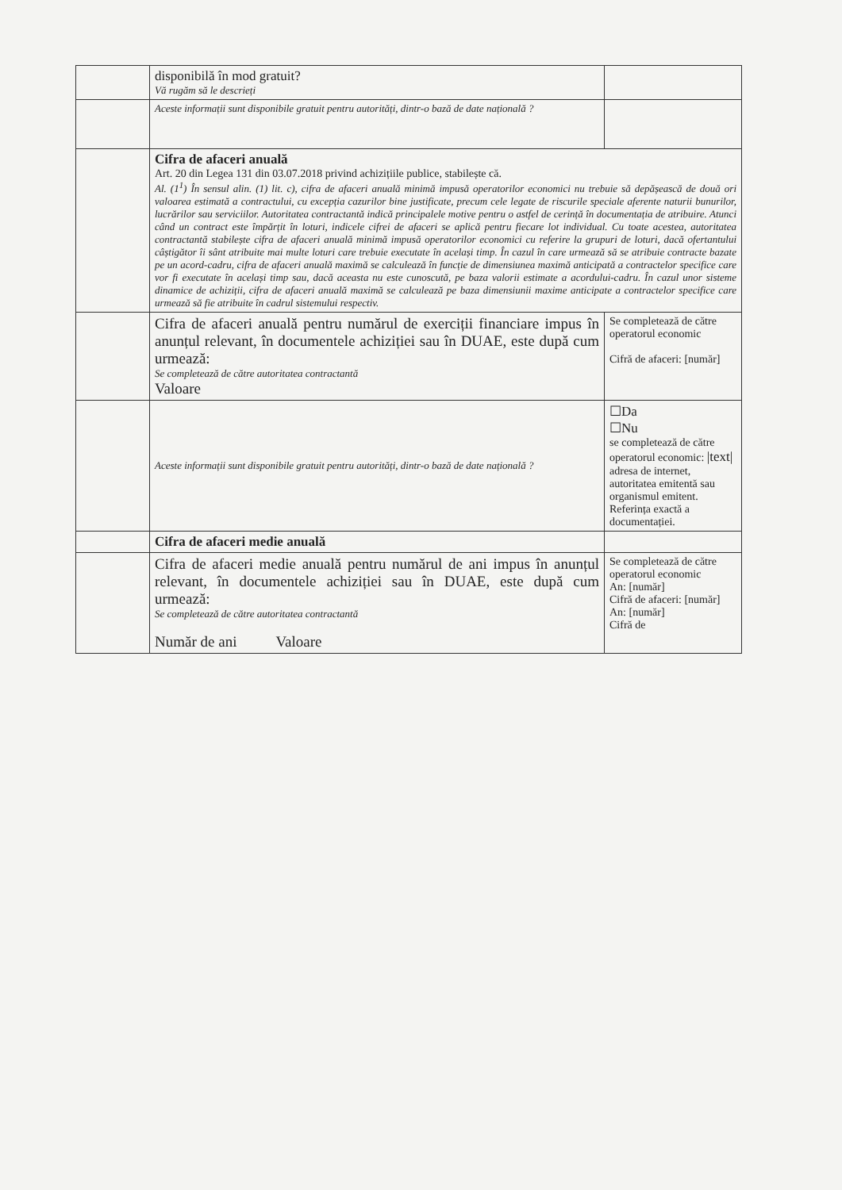| | disponibilă în mod gratuit? Vă rugăm să le descrieți | |
| | Aceste informații sunt disponibile gratuit pentru autorități, dintr-o bază de date națională ? | |
| | Cifra de afaceri anuală Art. 20 din Legea 131 din 03.07.2018 privind achizițiile publice, stabilește că. Al. (1<sup>1</sup>) În sensul alin. (1) lit. c), cifra de afaceri anuală minimă impusă operatorilor economici nu trebuie să depășească de două ori valoarea estimată a contractului, cu excepția cazurilor bine justificate, precum cele legate de riscurile speciale aferente naturii bunurilor, lucrărilor sau serviciilor. Autoritatea contractantă indică principalele motive pentru o astfel de cerință în documentația de atribuire. Atunci când un contract este împărțit în loturi, indicele cifrei de afaceri se aplică pentru fiecare lot individual. Cu toate acestea, autoritatea contractantă stabilește cifra de afaceri anuală minimă impusă operatorilor economici cu referire la grupuri de loturi, dacă ofertantului câștigător îi sânt atribuite mai multe loturi care trebuie executate în același timp. În cazul în care urmează să se atribuie contracte bazate pe un acord-cadru, cifra de afaceri anuală maximă se calculează în funcție de dimensiunea maximă anticipată a contractelor specifice care vor fi executate în același timp sau, dacă aceasta nu este cunoscută, pe baza valorii estimate a acordului-cadru. În cazul unor sisteme dinamice de achiziții, cifra de afaceri anuală maximă se calculează pe baza dimensiunii maxime anticipate a contractelor specifice care urmează să fie atribuite în cadrul sistemului respectiv. | |
| | Cifra de afaceri anuală pentru numărul de exerciții financiare impus în anunțul relevant, în documentele achiziției sau în DUAE, este după cum urmează: Se completează de către autoritatea contractantă Valoare | Se completează de către operatorul economic Cifră de afaceri: [număr] |
| | Aceste informații sunt disponibile gratuit pentru autorități, dintr-o bază de date națională ? | ☐Da ☐Nu se completează de către operatorul economic: /text/ adresa de internet, autoritatea emitentă sau organismul emitent. Referința exactă a documentației. |
| | Cifra de afaceri medie anuală | |
| | Cifra de afaceri medie anuală pentru numărul de ani impus în anunțul relevant, în documentele achiziției sau în DUAE, este după cum urmează: Se completează de către autoritatea contractantă Număr de ani Valoare | Se completează de către operatorul economic An: [număr] Cifră de afaceri: [număr] An: [număr] Cifră de |